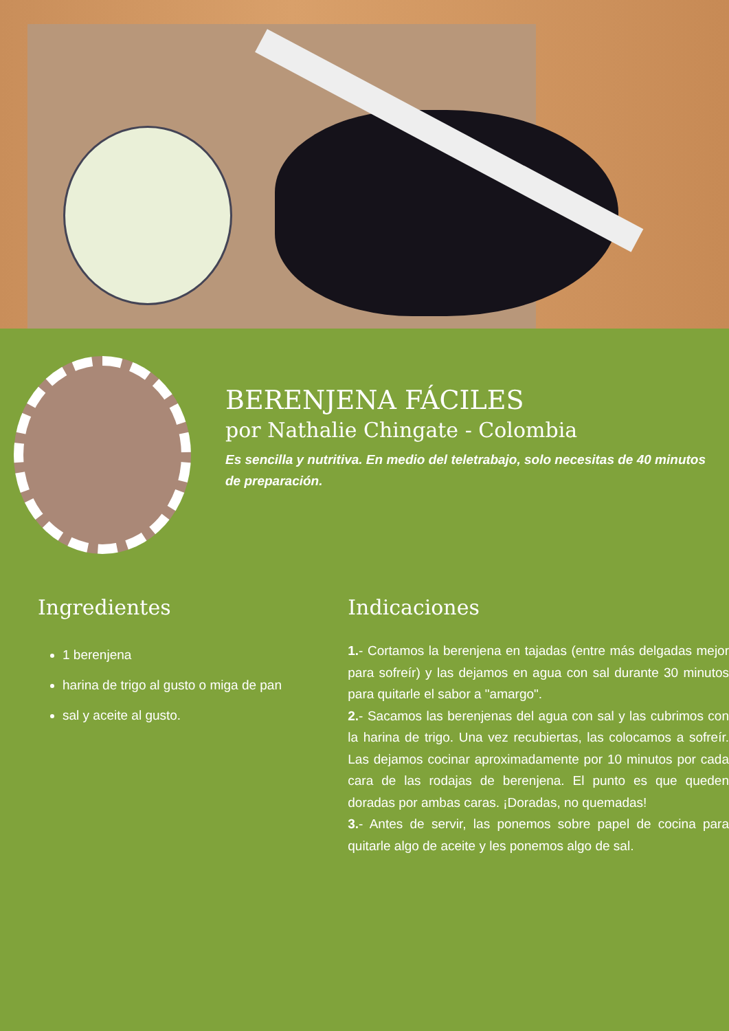BERENJENA FÁCILES
por Nathalie Chingate - Colombia
Es sencilla y nutritiva. En medio del teletrabajo, solo necesitas de 40 minutos de preparación.
Ingredientes
1 berenjena
harina de trigo al gusto o miga de pan
sal y aceite al gusto.
Indicaciones
1.- Cortamos la berenjena en tajadas (entre más delgadas mejor para sofreír) y las dejamos en agua con sal durante 30 minutos para quitarle el sabor a "amargo".
2.- Sacamos las berenjenas del agua con sal y las cubrimos con la harina de trigo. Una vez recubiertas, las colocamos a sofreír. Las dejamos cocinar aproximadamente por 10 minutos por cada cara de las rodajas de berenjena. El punto es que queden doradas por ambas caras. ¡Doradas, no quemadas!
3.- Antes de servir, las ponemos sobre papel de cocina para quitarle algo de aceite y les ponemos algo de sal.